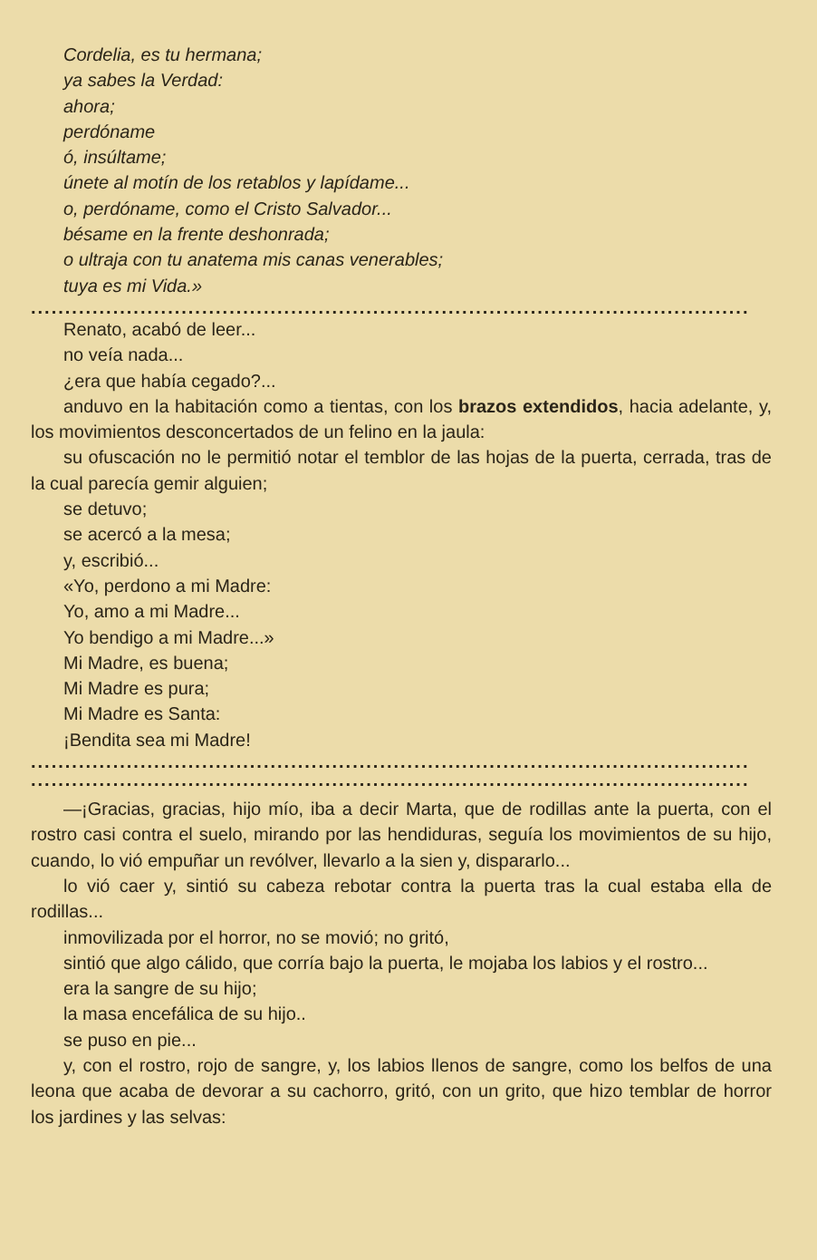Cordelia, es tu hermana;
ya sabes la Verdad:
ahora;
perdóname
ó, insúltame;
únete al motín de los retablos y lapídame...
o, perdóname, como el Cristo Salvador...
bésame en la frente deshonrada;
o ultraja con tu anatema mis canas venerables;
tuya es mi Vida.»
.........................................................................................................
Renato, acabó de leer...
no veía nada...
¿era que había cegado?...
anduvo en la habitación como a tientas, con los brazos extendidos, hacia adelante, y, los movimientos desconcertados de un felino en la jaula:
su ofuscación no le permitió notar el temblor de las hojas de la puerta, cerrada, tras de la cual parecía gemir alguien;
se detuvo;
se acercó a la mesa;
y, escribió...
«Yo, perdono a mi Madre:
Yo, amo a mi Madre...
Yo bendigo a mi Madre...»
Mi Madre, es buena;
Mi Madre es pura;
Mi Madre es Santa:
¡Bendita sea mi Madre!
.........................................................................................................
.........................................................................................................
—¡Gracias, gracias, hijo mío, iba a decir Marta, que de rodillas ante la puerta, con el rostro casi contra el suelo, mirando por las hendiduras, seguía los movimientos de su hijo, cuando, lo vió empuñar un revólver, llevarlo a la sien y, dispararlo...
lo vió caer y, sintió su cabeza rebotar contra la puerta tras la cual estaba ella de rodillas...
inmovilizada por el horror, no se movió; no gritó,
sintió que algo cálido, que corría bajo la puerta, le mojaba los labios y el rostro...
era la sangre de su hijo;
la masa encefálica de su hijo..
se puso en pie...
y, con el rostro, rojo de sangre, y, los labios llenos de sangre, como los belfos de una leona que acaba de devorar a su cachorro, gritó, con un grito, que hizo temblar de horror los jardines y las selvas: